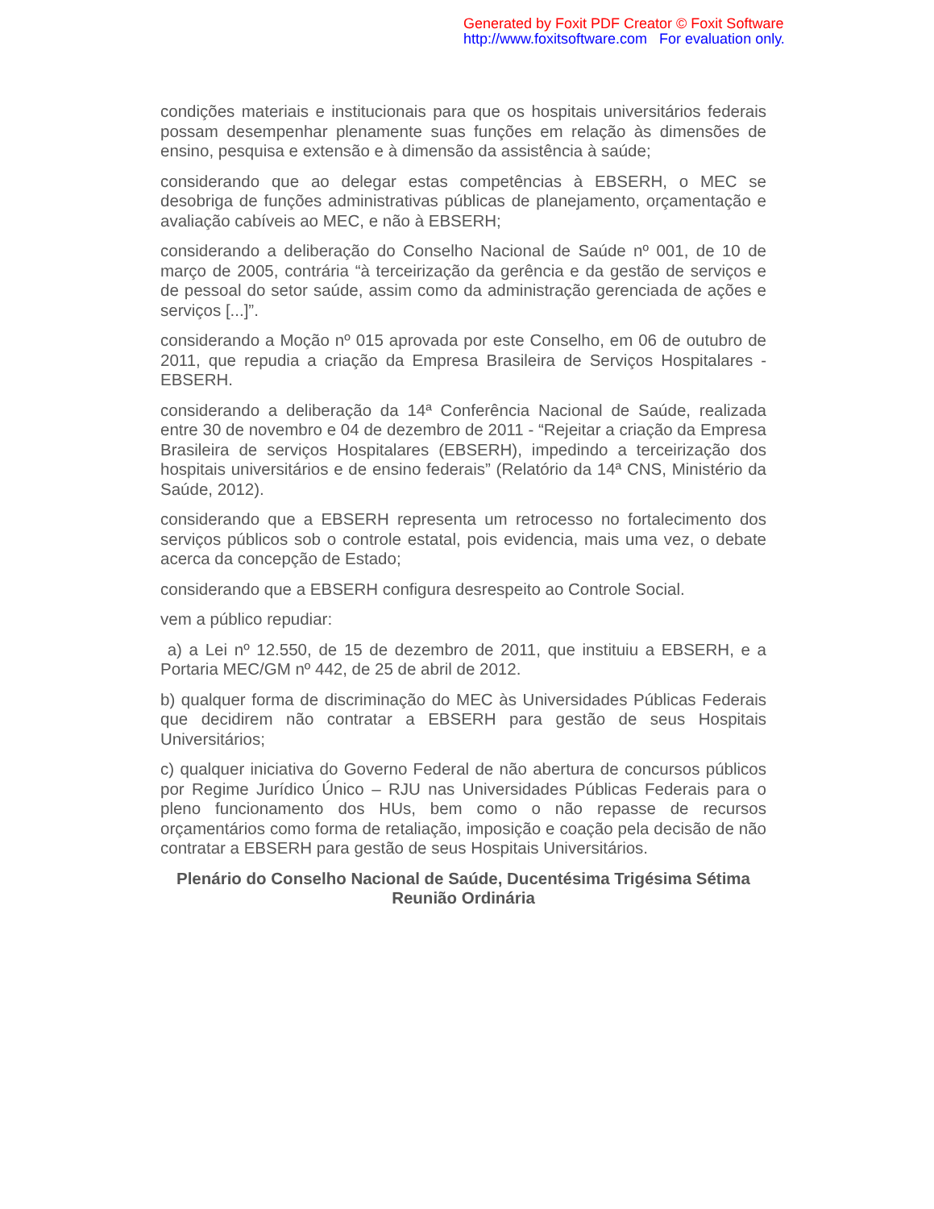Generated by Foxit PDF Creator © Foxit Software
http://www.foxitsoftware.com For evaluation only.
condições materiais e institucionais para que os hospitais universitários federais possam desempenhar plenamente suas funções em relação às dimensões de ensino, pesquisa e extensão e à dimensão da assistência à saúde;
considerando que ao delegar estas competências à EBSERH, o MEC se desobriga de funções administrativas públicas de planejamento, orçamentação e avaliação cabíveis ao MEC, e não à EBSERH;
considerando a deliberação do Conselho Nacional de Saúde nº 001, de 10 de março de 2005, contrária “à terceirização da gerência e da gestão de serviços e de pessoal do setor saúde, assim como da administração gerenciada de ações e serviços [...]”.
considerando a Moção nº 015 aprovada por este Conselho, em 06 de outubro de 2011, que repudia a criação da Empresa Brasileira de Serviços Hospitalares - EBSERH.
considerando a deliberação da 14ª Conferência Nacional de Saúde, realizada entre 30 de novembro e 04 de dezembro de 2011 - “Rejeitar a criação da Empresa Brasileira de serviços Hospitalares (EBSERH), impedindo a terceirização dos hospitais universitários e de ensino federais” (Relatório da 14ª CNS, Ministério da Saúde, 2012).
considerando que a EBSERH representa um retrocesso no fortalecimento dos serviços públicos sob o controle estatal, pois evidencia, mais uma vez, o debate acerca da concepção de Estado;
considerando que a EBSERH configura desrespeito ao Controle Social.
vem a público repudiar:
a) a Lei nº 12.550, de 15 de dezembro de 2011, que instituiu a EBSERH, e a Portaria MEC/GM nº 442, de 25 de abril de 2012.
b) qualquer forma de discriminação do MEC às Universidades Públicas Federais que decidirem não contratar a EBSERH para gestão de seus Hospitais Universitários;
c) qualquer iniciativa do Governo Federal de não abertura de concursos públicos por Regime Jurídico Único – RJU nas Universidades Públicas Federais para o pleno funcionamento dos HUs, bem como o não repasse de recursos orçamentários como forma de retaliação, imposição e coação pela decisão de não contratar a EBSERH para gestão de seus Hospitais Universitários.
Plenário do Conselho Nacional de Saúde, Ducentésima Trigésima Sétima Reunião Ordinária